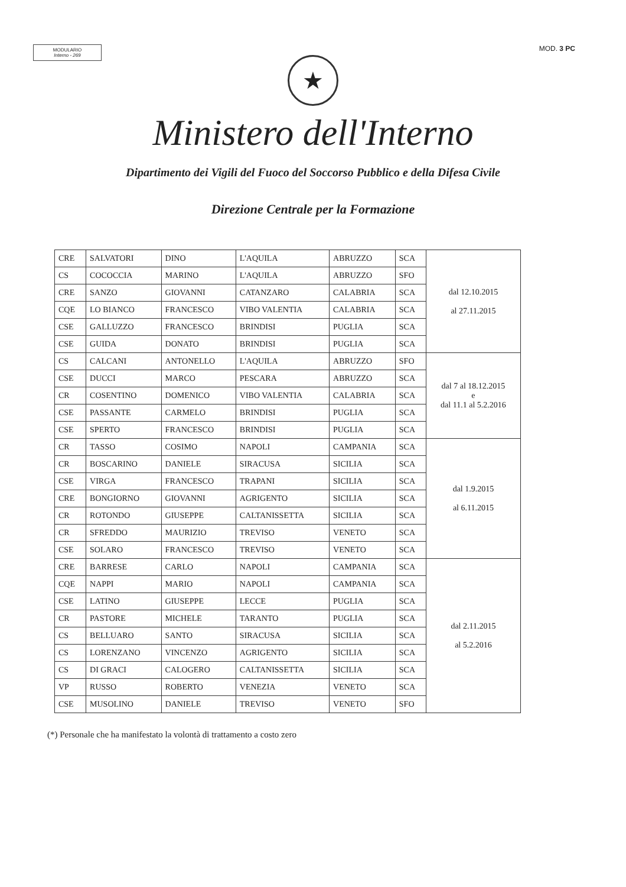MODULARIO
Interno - 269
MOD. 3 PC
★
Ministero dell'Interno
Dipartimento dei Vigili del Fuoco del Soccorso Pubblico e della Difesa Civile
Direzione Centrale per la Formazione
| CRE | SALVATORI | DINO | L'AQUILA | ABRUZZO | SCA | dal 12.10.2015 al 27.11.2015 |
| CS | COCOCCIA | MARINO | L'AQUILA | ABRUZZO | SFO | |
| CRE | SANZO | GIOVANNI | CATANZARO | CALABRIA | SCA | |
| CQE | LO BIANCO | FRANCESCO | VIBO VALENTIA | CALABRIA | SCA | |
| CSE | GALLUZZO | FRANCESCO | BRINDISI | PUGLIA | SCA | |
| CSE | GUIDA | DONATO | BRINDISI | PUGLIA | SCA | |
| CS | CALCANI | ANTONELLO | L'AQUILA | ABRUZZO | SFO | dal 7 al 18.12.2015 e dal 11.1 al 5.2.2016 |
| CSE | DUCCI | MARCO | PESCARA | ABRUZZO | SCA | |
| CR | COSENTINO | DOMENICO | VIBO VALENTIA | CALABRIA | SCA | |
| CSE | PASSANTE | CARMELO | BRINDISI | PUGLIA | SCA | |
| CSE | SPERTO | FRANCESCO | BRINDISI | PUGLIA | SCA | |
| CR | TASSO | COSIMO | NAPOLI | CAMPANIA | SCA | dal 1.9.2015 al 6.11.2015 |
| CR | BOSCARINO | DANIELE | SIRACUSA | SICILIA | SCA | |
| CSE | VIRGA | FRANCESCO | TRAPANI | SICILIA | SCA | |
| CRE | BONGIORNO | GIOVANNI | AGRIGENTO | SICILIA | SCA | |
| CR | ROTONDO | GIUSEPPE | CALTANISSETTA | SICILIA | SCA | |
| CR | SFREDDO | MAURIZIO | TREVISO | VENETO | SCA | |
| CSE | SOLARO | FRANCESCO | TREVISO | VENETO | SCA | |
| CRE | BARRESE | CARLO | NAPOLI | CAMPANIA | SCA | dal 2.11.2015 al 5.2.2016 |
| CQE | NAPPI | MARIO | NAPOLI | CAMPANIA | SCA | |
| CSE | LATINO | GIUSEPPE | LECCE | PUGLIA | SCA | |
| CR | PASTORE | MICHELE | TARANTO | PUGLIA | SCA | |
| CS | BELLUARO | SANTO | SIRACUSA | SICILIA | SCA | |
| CS | LORENZANO | VINCENZO | AGRIGENTO | SICILIA | SCA | |
| CS | DI GRACI | CALOGERO | CALTANISSETTA | SICILIA | SCA | |
| VP | RUSSO | ROBERTO | VENEZIA | VENETO | SCA | |
| CSE | MUSOLINO | DANIELE | TREVISO | VENETO | SFO | |
(*) Personale che ha manifestato la volontà di trattamento a costo zero